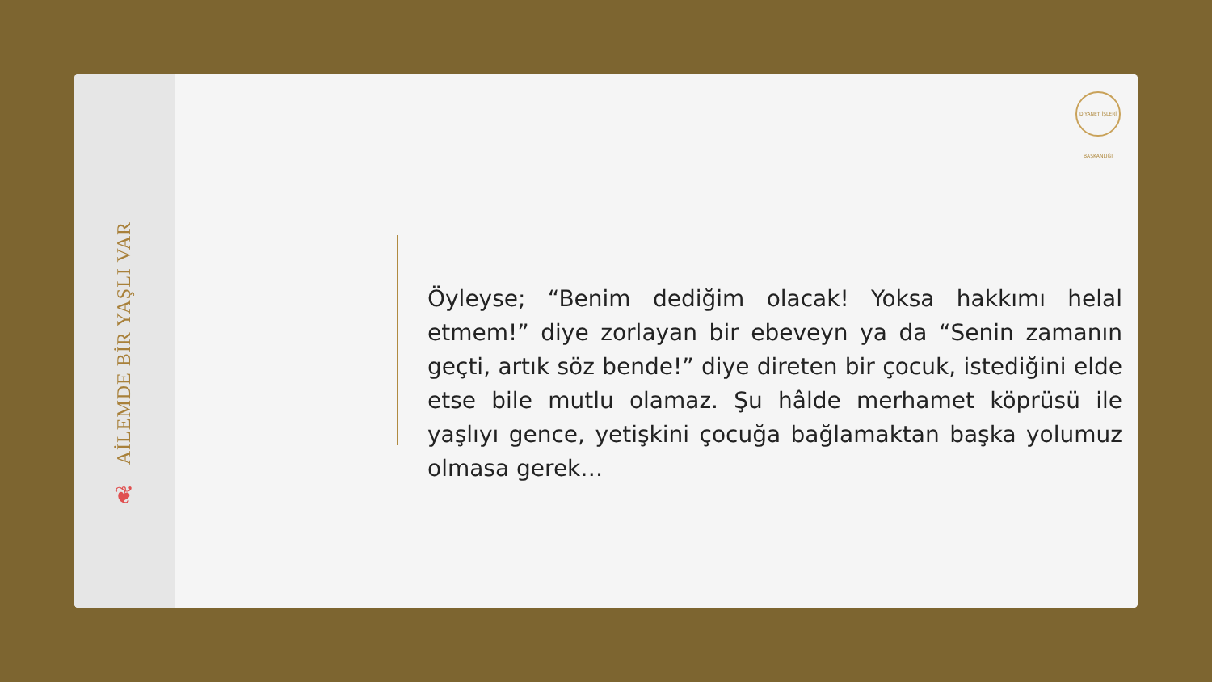AİLEMDE BİR YAŞLI VAR
❦
DİYANET İŞLERİ BAŞKANLIĞI
Öyleyse; “Benim dediğim olacak! Yoksa hakkımı helal etmem!” diye zorlayan bir ebeveyn ya da “Senin zamanın geçti, artık söz bende!” diye direten bir çocuk, istediğini elde etse bile mutlu olamaz. Şu hâlde merhamet köprüsü ile yaşlıyı gence, yetişkini çocuğa bağlamaktan başka yolumuz olmasa gerek…